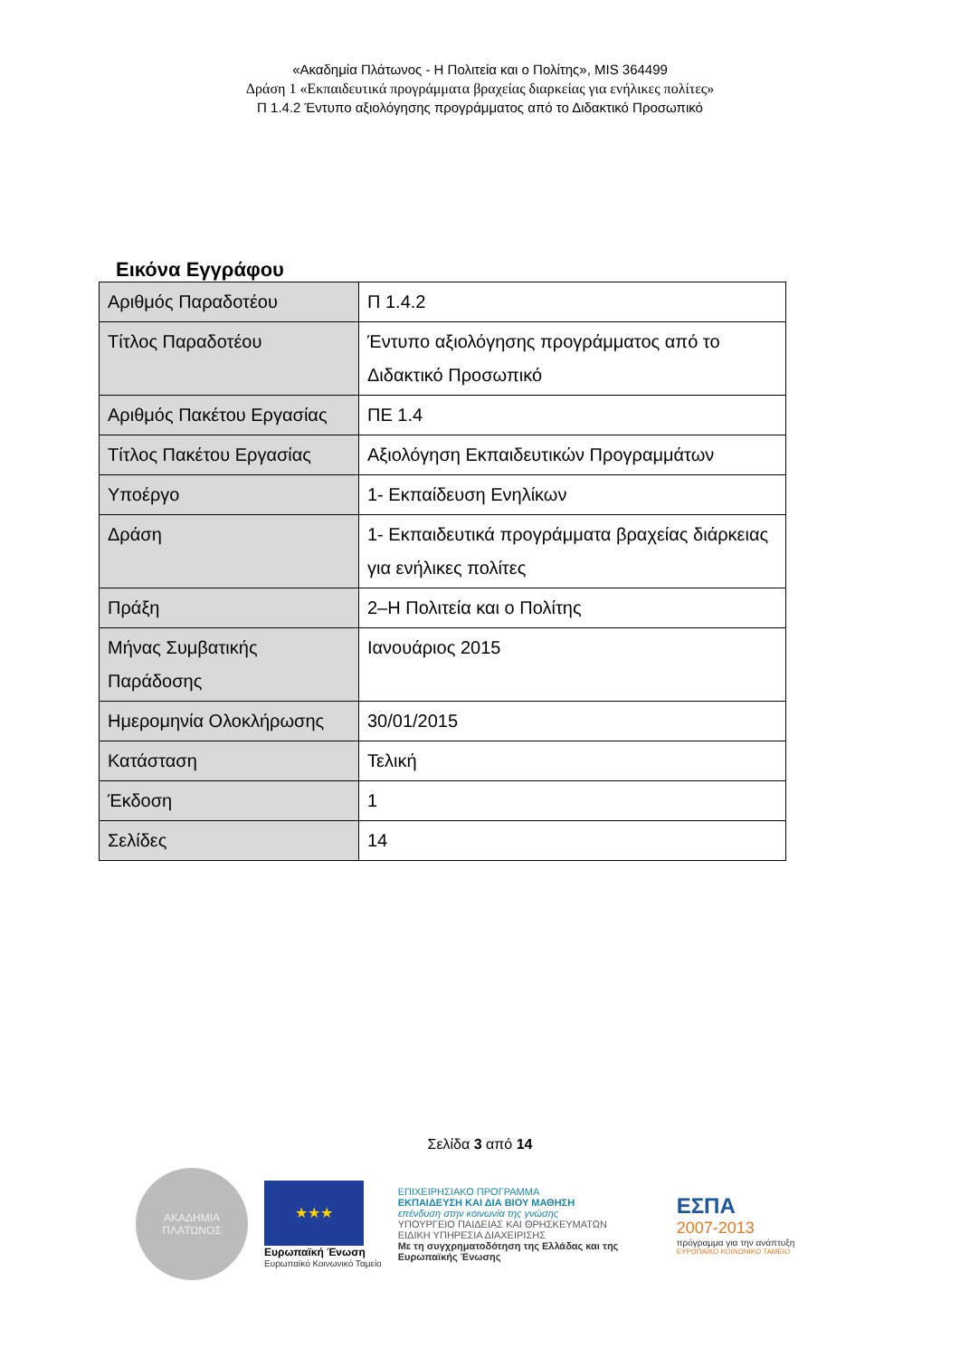«Ακαδημία Πλάτωνος - Η Πολιτεία και ο Πολίτης», MIS 364499
Δράση 1 «Εκπαιδευτικά προγράμματα βραχείας διαρκείας για ενήλικες πολίτες»
Π 1.4.2 Έντυπο αξιολόγησης προγράμματος από το Διδακτικό Προσωπικό
Εικόνα Εγγράφου
| Αριθμός Παραδοτέου | Π 1.4.2 |
| Τίτλος Παραδοτέου | Έντυπο αξιολόγησης προγράμματος από το Διδακτικό Προσωπικό |
| Αριθμός Πακέτου Εργασίας | ΠΕ 1.4 |
| Τίτλος Πακέτου Εργασίας | Αξιολόγηση Εκπαιδευτικών Προγραμμάτων |
| Υποέργο | 1- Εκπαίδευση Ενηλίκων |
| Δράση | 1- Εκπαιδευτικά προγράμματα βραχείας διάρκειας για ενήλικες πολίτες |
| Πράξη | 2–Η Πολιτεία και ο Πολίτης |
| Μήνας Συμβατικής Παράδοσης | Ιανουάριος 2015 |
| Ημερομηνία Ολοκλήρωσης | 30/01/2015 |
| Κατάσταση | Τελική |
| Έκδοση | 1 |
| Σελίδες | 14 |
Σελίδα 3 από 14
ΑΚΑΔΗΜΙΑ
ΠΛΑΤΩΝΟΣ
★★★
Ευρωπαϊκή Ένωση
Ευρωπαϊκό Κοινωνικό Ταμείο
ΕΠΙΧΕΙΡΗΣΙΑΚΟ ΠΡΟΓΡΑΜΜΑ
ΕΚΠΑΙΔΕΥΣΗ ΚΑΙ ΔΙΑ ΒΙΟΥ ΜΑΘΗΣΗ
επένδυση στην κοινωνία της γνώσης
ΥΠΟΥΡΓΕΙΟ ΠΑΙΔΕΙΑΣ ΚΑΙ ΘΡΗΣΚΕΥΜΑΤΩΝ
ΕΙΔΙΚΗ ΥΠΗΡΕΣΙΑ ΔΙΑΧΕΙΡΙΣΗΣ
Με τη συγχρηματοδότηση της Ελλάδας και της Ευρωπαϊκής Ένωσης
ΕΣΠΑ
2007-2013
πρόγραμμα για την ανάπτυξη
ΕΥΡΩΠΑΪΚΟ ΚΟΙΝΩΝΙΚΟ ΤΑΜΕΙΟ